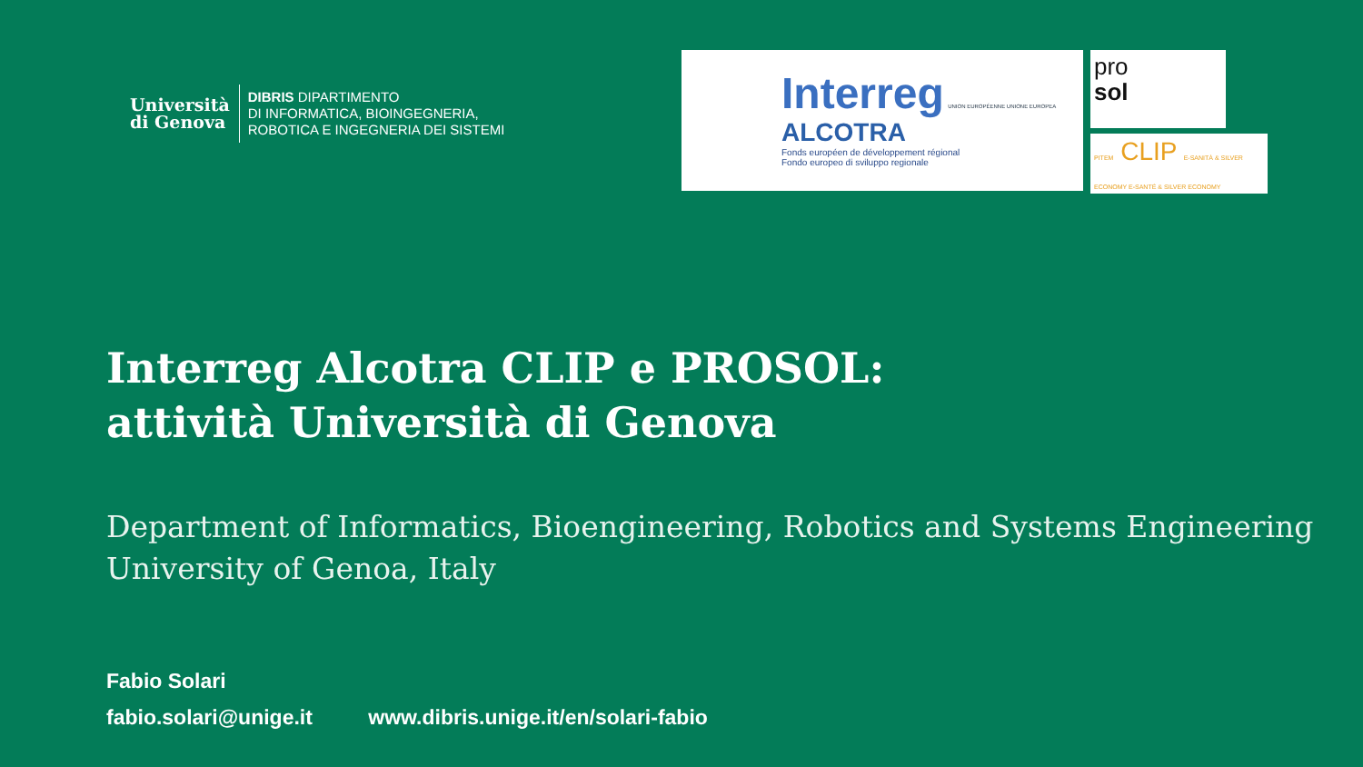Università
di Genova
DIBRIS DIPARTIMENTO
DI INFORMATICA, BIOINGEGNERIA,
ROBOTICA E INGEGNERIA DEI SISTEMI
Interreg UNION EUROPÉENNE UNIONE EUROPEA
ALCOTRA
Fonds européen de développement régional
Fondo europeo di sviluppo regionale
pro
sol
PITEM CLIP E-SANITÀ & SILVER ECONOMY E-SANTÉ & SILVER ECONOMY
Interreg Alcotra CLIP e PROSOL:
attività Università di Genova
Department of Informatics, Bioengineering, Robotics and Systems Engineering
University of Genoa, Italy
Fabio Solari
fabio.solari@unige.it www.dibris.unige.it/en/solari-fabio